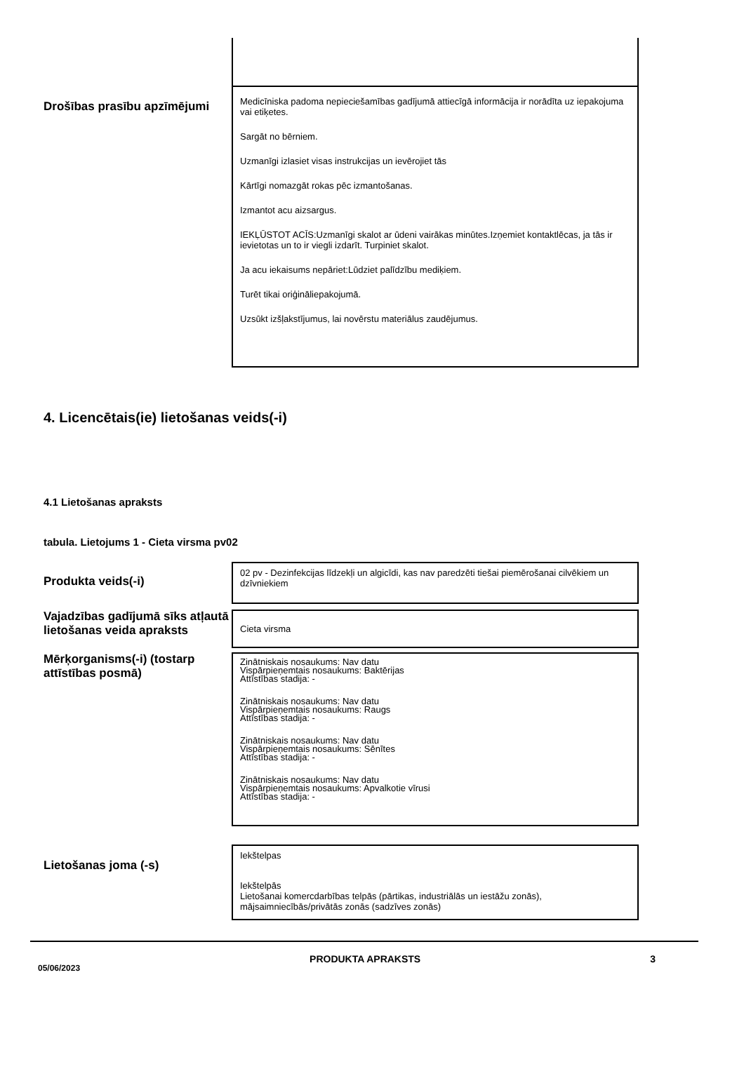Drošības prasību apzīmējumi
Medicīniska padoma nepieciešamības gadījumā attiecīgā informācija ir norādīta uz iepakojuma vai etiķetes.
Sargāt no bērniem.
Uzmanīgi izlasiet visas instrukcijas un ievērojiet tās
Kārtīgi nomazgāt rokas pēc izmantošanas.
Izmantot acu aizsargus.
IEKĻŪSTOT ACĪS:Uzmanīgi skalot ar ūdeni vairākas minūtes.Izņemiet kontaktlēcas, ja tās ir ievietotas un to ir viegli izdarīt. Turpiniet skalot.
Ja acu iekaisums nepāriet:Lūdziet palīdzību mediķiem.
Turēt tikai oriģināliepakojumā.
Uzsūkt izšļakstījumus, lai novērstu materiālus zaudējumus.
4. Licencētais(ie) lietošanas veids(-i)
4.1 Lietošanas apraksts
tabula. Lietojums 1 - Cieta virsma pv02
Produkta veids(-i)
02 pv - Dezinfekcijas līdzekļi un algicīdi, kas nav paredzēti tiešai piemērošanai cilvēkiem un dzīvniekiem
Vajadzības gadījumā sīks atļautā lietošanas veida apraksts
Cieta virsma
Mērķorganisms(-i) (tostarp attīstības posmā)
Zinātniskais nosaukums: Nav datu
Vispārpieņemtais nosaukums: Baktērijas
Attīstības stadija: -
Zinātniskais nosaukums: Nav datu
Vispārpieņemtais nosaukums: Raugs
Attīstības stadija: -
Zinātniskais nosaukums: Nav datu
Vispārpieņemtais nosaukums: Sēnītes
Attīstības stadija: -
Zinātniskais nosaukums: Nav datu
Vispārpieņemtais nosaukums: Apvalkotie vīrusi
Attīstības stadija: -
Lietošanas joma (-s)
Iekštelpas
Iekštelpās
Lietošanai komercdarbības telpās (pārtikas, industriālās un iestāžu zonās), mājsaimniecībās/privātās zonās (sadzīves zonās)
05/06/2023 PRODUKTA APRAKSTS 3